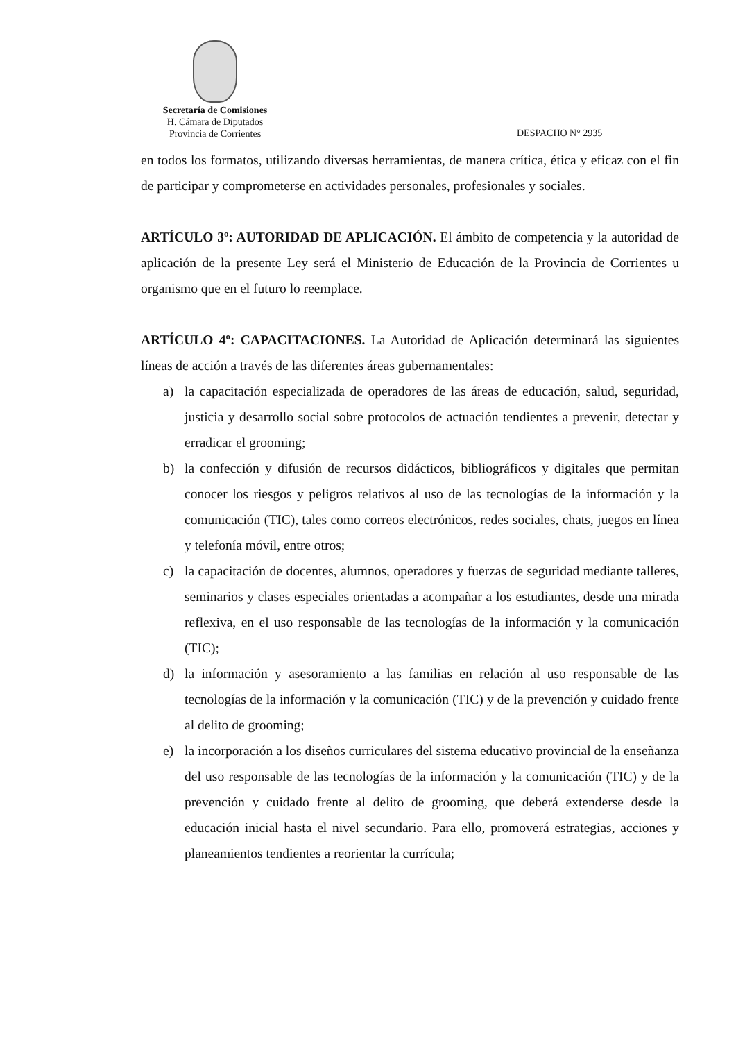Secretaría de Comisiones
H. Cámara de Diputados
Provincia de Corrientes
DESPACHO N° 2935
en todos los formatos, utilizando diversas herramientas, de manera crítica, ética y eficaz con el fin de participar y comprometerse en actividades personales, profesionales y sociales.
ARTÍCULO 3º: AUTORIDAD DE APLICACIÓN. El ámbito de competencia y la autoridad de aplicación de la presente Ley será el Ministerio de Educación de la Provincia de Corrientes u organismo que en el futuro lo reemplace.
ARTÍCULO 4º: CAPACITACIONES. La Autoridad de Aplicación determinará las siguientes líneas de acción a través de las diferentes áreas gubernamentales:
a) la capacitación especializada de operadores de las áreas de educación, salud, seguridad, justicia y desarrollo social sobre protocolos de actuación tendientes a prevenir, detectar y erradicar el grooming;
b) la confección y difusión de recursos didácticos, bibliográficos y digitales que permitan conocer los riesgos y peligros relativos al uso de las tecnologías de la información y la comunicación (TIC), tales como correos electrónicos, redes sociales, chats, juegos en línea y telefonía móvil, entre otros;
c) la capacitación de docentes, alumnos, operadores y fuerzas de seguridad mediante talleres, seminarios y clases especiales orientadas a acompañar a los estudiantes, desde una mirada reflexiva, en el uso responsable de las tecnologías de la información y la comunicación (TIC);
d) la información y asesoramiento a las familias en relación al uso responsable de las tecnologías de la información y la comunicación (TIC) y de la prevención y cuidado frente al delito de grooming;
e) la incorporación a los diseños curriculares del sistema educativo provincial de la enseñanza del uso responsable de las tecnologías de la información y la comunicación (TIC) y de la prevención y cuidado frente al delito de grooming, que deberá extenderse desde la educación inicial hasta el nivel secundario. Para ello, promoverá estrategias, acciones y planeamientos tendientes a reorientar la currícula;